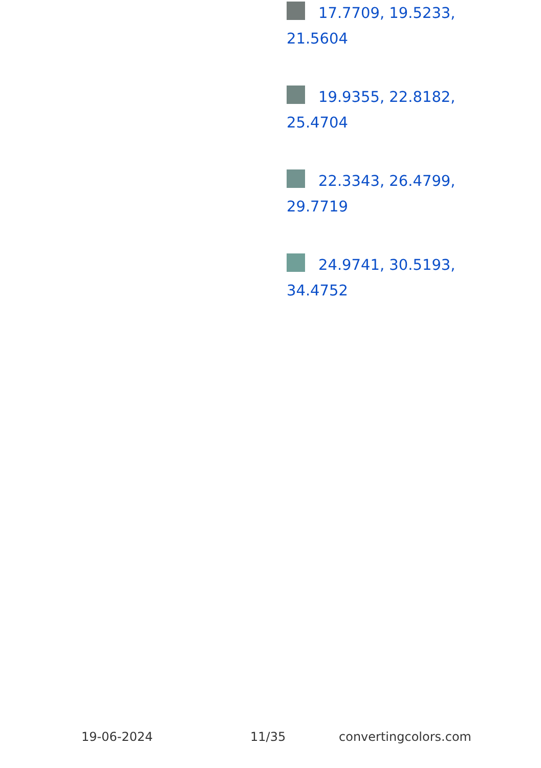17.7709, 19.5233, 21.5604
19.9355, 22.8182, 25.4704
22.3343, 26.4799, 29.7719
24.9741, 30.5193, 34.4752
19-06-2024 11/35 convertingcolors.com